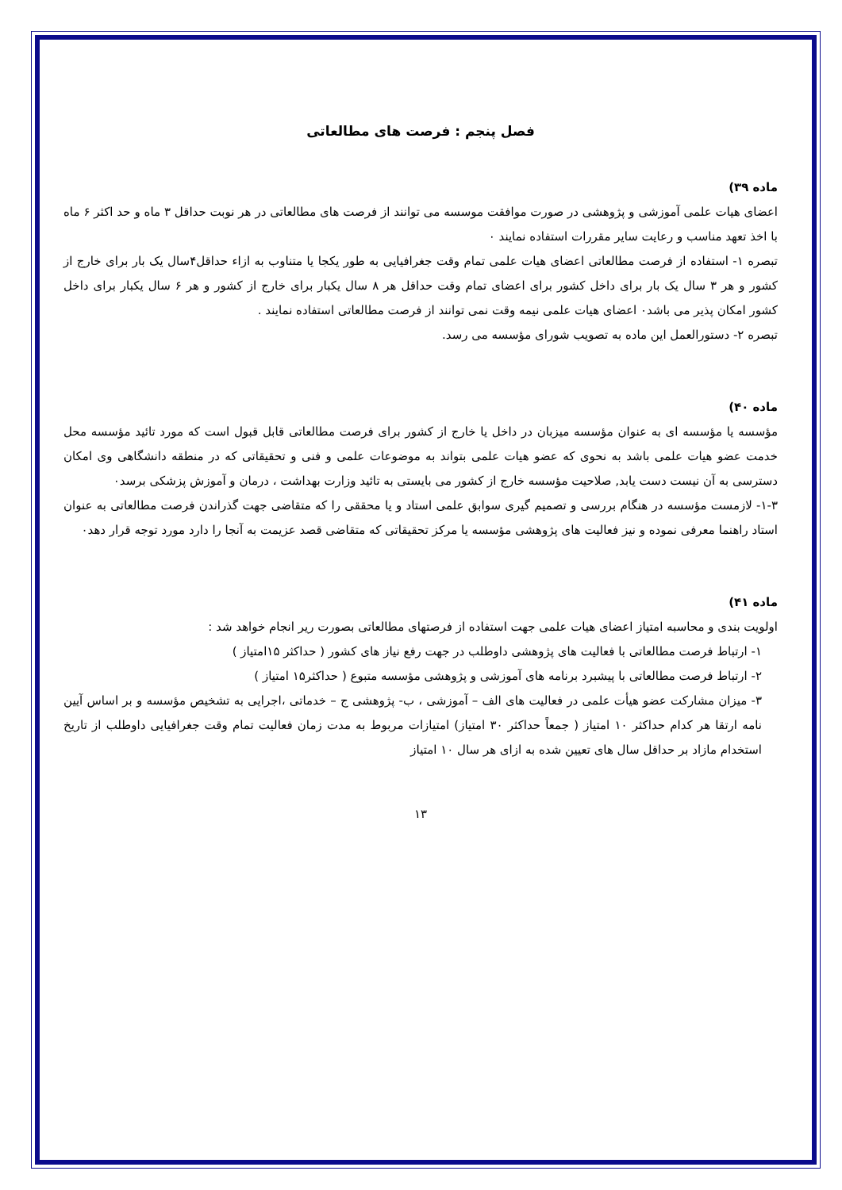فصل پنجم : فرصت های مطالعاتی
ماده ۳۹)
اعضای هیات علمی آموزشی و پژوهشی در صورت موافقت موسسه می توانند از فرصت های مطالعاتی در هر نوبت حداقل ۳ ماه و حد اکثر ۶ ماه با اخذ تعهد مناسب و رعایت سایر مقررات استفاده نمایند ٠
تبصره ۱- استفاده از فرصت مطالعاتی اعضای هیات علمی تمام وقت جغرافیایی به طور یکجا یا متناوب به ازاء حداقل۴سال یک بار برای خارج از کشور و هر ۳ سال یک بار برای داخل کشور برای اعضای تمام وقت حداقل هر ۸ سال یکبار برای خارج از کشور و هر ۶ سال یکبار برای داخل کشور امکان پذیر می باشد٠ اعضای هیات علمی نیمه وقت نمی توانند از فرصت مطالعاتی استفاده نمایند .
تبصره ۲- دستورالعمل این ماده به تصویب شورای مؤسسه می رسد.
ماده ۴٠)
مؤسسه یا مؤسسه ای به عنوان مؤسسه میزبان در داخل یا خارج از کشور برای فرصت مطالعاتی قابل قبول است که مورد تائید مؤسسه محل خدمت عضو هیات علمی باشد به نحوی که عضو هیات علمی بتواند به موضوعات علمی و فنی و تحقیقاتی که در منطقه دانشگاهی وی امکان دسترسی به آن نیست دست یابد, صلاحیت مؤسسه خارج از کشور می بایستی به تائید وزارت بهداشت ، درمان و آموزش پزشکی برسد٠
۱-۳- لازمست مؤسسه در هنگام بررسی و تصمیم گیری سوابق علمی استاد و یا محققی را که متقاضی جهت گذراندن فرصت مطالعاتی به عنوان استاد راهنما معرفی نموده و نیز فعالیت های پژوهشی مؤسسه یا مرکز تحقیقاتی که متقاضی قصد عزیمت به آنجا را دارد مورد توجه قرار دهد٠
ماده ۴۱)
اولویت بندی و محاسبه امتیاز اعضای هیات علمی جهت استفاده از فرصتهای مطالعاتی بصورت ریر انجام خواهد شد :
۱- ارتباط فرصت مطالعاتی با فعالیت های پژوهشی داوطلب در جهت رفع نیاز های کشور ( حداکثر ۱۵امتیاز )
۲- ارتباط فرصت مطالعاتی با پیشبرد برنامه های آموزشی و پژوهشی مؤسسه متبوع ( حداکثر۱۵ امتیاز )
۳- میزان مشارکت عضو هیأت علمی در فعالیت های الف – آموزشی ، ب- پژوهشی ج – خدماتی ،اجرایی به تشخیص مؤسسه و بر اساس آیین نامه ارتقا هر کدام حداکثر ۱۰ امتیاز ( جمعاً حداکثر ۳۰ امتیاز) امتیازات مربوط به مدت زمان فعالیت تمام وقت جغرافیایی داوطلب از تاریخ استخدام مازاد بر حداقل سال های تعیین شده به ازای هر سال ۱۰ امتیاز
۱۳